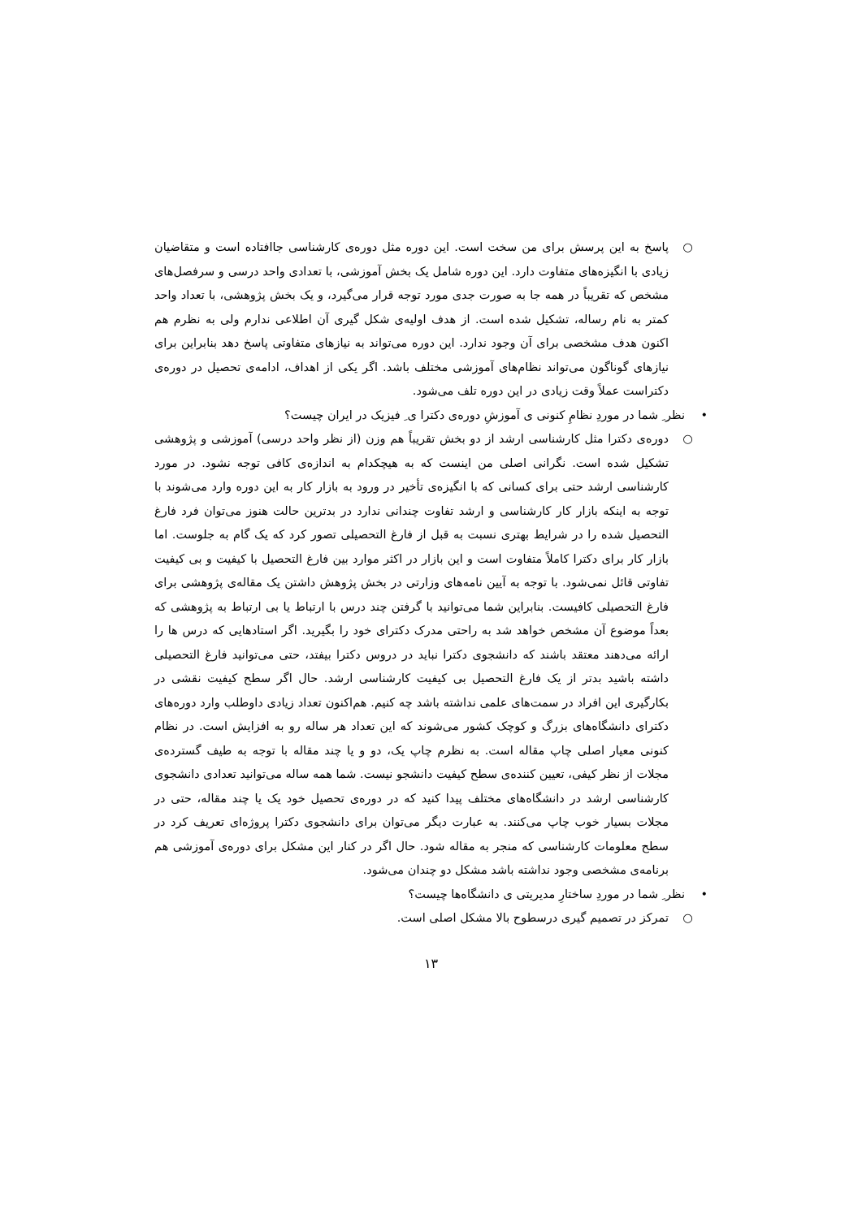○ پاسخ به این پرسش برای من سخت است. این دوره مثل دوره‌ی کارشناسی جاافتاده است و متقاضیان زیادی با انگیزه‌های متفاوت دارد. این دوره شامل یک بخش آموزشی، با تعدادی واحد درسی و سرفصل‌های مشخص که تقریباً در همه جا به صورت جدی مورد توجه قرار می‌گیرد، و یک بخش پژوهشی، با تعداد واحد کمتر به نام رساله، تشکیل شده است. از هدف اولیه‌ی شکل گیری آن اطلاعی ندارم ولی به نظرم هم اکنون هدف مشخصی برای آن وجود ندارد. این دوره می‌تواند به نیازهای متفاوتی پاسخ دهد بنابراین برای نیازهای گوناگون می‌تواند نظام‌های آموزشی مختلف باشد. اگر یکی از اهداف، ادامه‌ی تحصیل در دوره‌ی دکتراست عملاً وقت زیادی در این دوره تلف می‌شود.
• نظر ِ شما در موردِ نظامِ کنونی ی آموزشِ دوره‌ی دکترا ی ِ فیزیک در ایران چیست؟
○ دوره‌ی دکترا مثل کارشناسی ارشد از دو بخش تقریباً هم وزن (از نظر واحد درسی) آموزشی و پژوهشی تشکیل شده است. نگرانی اصلی من اینست که به هیچکدام به اندازه‌ی کافی توجه نشود. در مورد کارشناسی ارشد حتی برای کسانی که با انگیزه‌ی تأخیر در ورود به بازار کار به این دوره وارد می‌شوند با توجه به اینکه بازار کار کارشناسی و ارشد تفاوت چندانی ندارد در بدترین حالت هنوز می‌توان فرد فارغ التحصیل شده را در شرایط بهتری نسبت به قبل از فارغ التحصیلی تصور کرد که یک گام به جلوست. اما بازار کار برای دکترا کاملاً متفاوت است و این بازار در اکثر موارد بین فارغ التحصیل با کیفیت و بی کیفیت تفاوتی قائل نمی‌شود. با توجه به آیین نامه‌های وزارتی در بخش پژوهش داشتن یک مقاله‌ی پژوهشی برای فارغ التحصیلی کافیست. بنابراین شما می‌توانید با گرفتن چند درس با ارتباط یا بی ارتباط به پژوهشی که بعداً موضوع آن مشخص خواهد شد به راحتی مدرک دکترای خود را بگیرید. اگر استادهایی که درس ها را ارائه می‌دهند معتقد باشند که دانشجوی دکترا نباید در دروس دکترا بیفتد، حتی می‌توانید فارغ التحصیلی داشته باشید بدتر از یک فارغ التحصیل بی کیفیت کارشناسی ارشد. حال اگر سطح کیفیت نقشی در بکارگیری این افراد در سمت‌های علمی نداشته باشد چه کنیم. هم‌اکنون تعداد زیادی داوطلب وارد دوره‌های دکترای دانشگاه‌های بزرگ و کوچک کشور می‌شوند که این تعداد هر ساله رو به افزایش است. در نظام کنونی معیار اصلی چاپ مقاله است. به نظرم چاپ یک، دو و یا چند مقاله با توجه به طیف گسترده‌ی مجلات از نظر کیفی، تعیین کننده‌ی سطح کیفیت دانشجو نیست. شما همه ساله می‌توانید تعدادی دانشجوی کارشناسی ارشد در دانشگاه‌های مختلف پیدا کنید که در دوره‌ی تحصیل خود یک یا چند مقاله، حتی در مجلات بسیار خوب چاپ می‌کنند. به عبارت دیگر می‌توان برای دانشجوی دکترا پروژه‌ای تعریف کرد در سطح معلومات کارشناسی که منجر به مقاله شود. حال اگر در کنار این مشکل برای دوره‌ی آموزشی هم برنامه‌ی مشخصی وجود نداشته باشد مشکل دو چندان می‌شود.
• نظر ِ شما در موردِ ساختارِ مدیریتی ی دانشگاه‌ها چیست؟
○ تمرکز در تصمیم گیری درسطوح بالا مشکل اصلی است.
۱۳